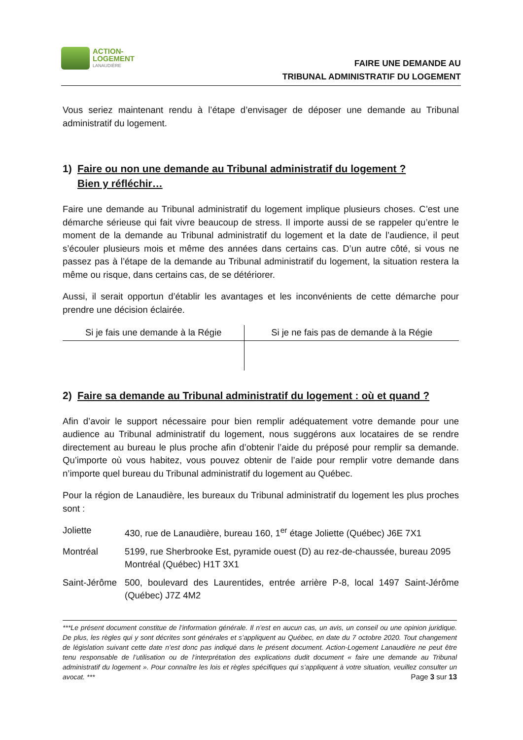ACTION-
LOGEMENT
LANAUDIÈRE
FAIRE UNE DEMANDE AU
TRIBUNAL ADMINISTRATIF DU LOGEMENT
Vous seriez maintenant rendu à l’étape d’envisager de déposer une demande au Tribunal administratif du logement.
1) Faire ou non une demande au Tribunal administratif du logement ?
Bien y réfléchir…
Faire une demande au Tribunal administratif du logement implique plusieurs choses. C’est une démarche sérieuse qui fait vivre beaucoup de stress. Il importe aussi de se rappeler qu’entre le moment de la demande au Tribunal administratif du logement et la date de l’audience, il peut s’écouler plusieurs mois et même des années dans certains cas. D’un autre côté, si vous ne passez pas à l’étape de la demande au Tribunal administratif du logement, la situation restera la même ou risque, dans certains cas, de se détériorer.
Aussi, il serait opportun d’établir les avantages et les inconvénients de cette démarche pour prendre une décision éclairée.
| Si je fais une demande à la Régie | Si je ne fais pas de demande à la Régie |
| --- | --- |
2) Faire sa demande au Tribunal administratif du logement : où et quand ?
Afin d’avoir le support nécessaire pour bien remplir adéquatement votre demande pour une audience au Tribunal administratif du logement, nous suggérons aux locataires de se rendre directement au bureau le plus proche afin d’obtenir l’aide du préposé pour remplir sa demande. Qu’importe où vous habitez, vous pouvez obtenir de l’aide pour remplir votre demande dans n’importe quel bureau du Tribunal administratif du logement au Québec.
Pour la région de Lanaudière, les bureaux du Tribunal administratif du logement les plus proches sont :
Joliette 430, rue de Lanaudière, bureau 160, 1<sup>er</sup> étage Joliette (Québec) J6E 7X1
Montréal 5199, rue Sherbrooke Est, pyramide ouest (D) au rez-de-chaussée, bureau 2095 Montréal (Québec) H1T 3X1
Saint-Jérôme 500, boulevard des Laurentides, entrée arrière P-8, local 1497 Saint-Jérôme (Québec) J7Z 4M2
***Le présent document constitue de l’information générale. Il n’est en aucun cas, un avis, un conseil ou une opinion juridique. De plus, les règles qui y sont décrites sont générales et s’appliquent au Québec, en date du 7 octobre 2020. Tout changement de législation suivant cette date n’est donc pas indiqué dans le présent document. Action-Logement Lanaudière ne peut être tenu responsable de l’utilisation ou de l’interprétation des explications dudit document « faire une demande au Tribunal administratif du logement ». Pour connaître les lois et règles spécifiques qui s’appliquent à votre situation, veuillez consulter un avocat. *** Page 3 sur 13